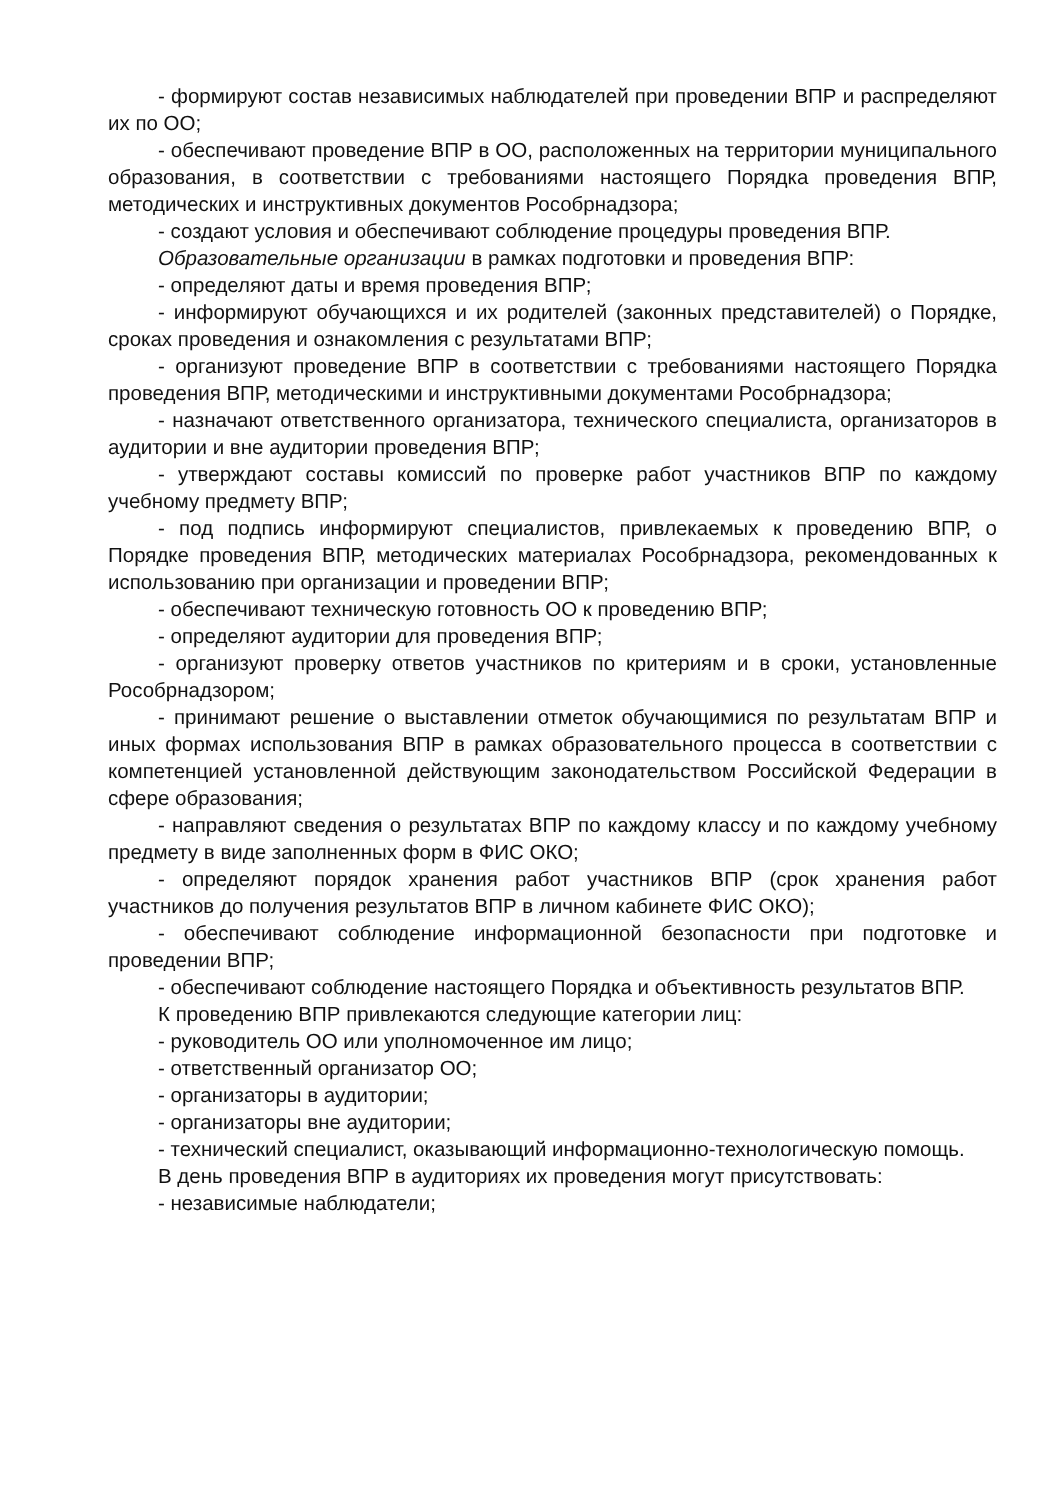- формируют состав независимых наблюдателей при проведении ВПР и распределяют их по ОО;
- обеспечивают проведение ВПР в ОО, расположенных на территории муниципального образования, в соответствии с требованиями настоящего Порядка проведения ВПР, методических и инструктивных документов Рособрнадзора;
- создают условия и обеспечивают соблюдение процедуры проведения ВПР.
Образовательные организации в рамках подготовки и проведения ВПР:
- определяют даты и время проведения ВПР;
- информируют обучающихся и их родителей (законных представителей) о Порядке, сроках проведения и ознакомления с результатами ВПР;
- организуют проведение ВПР в соответствии с требованиями настоящего Порядка проведения ВПР, методическими и инструктивными документами Рособрнадзора;
- назначают ответственного организатора, технического специалиста, организаторов в аудитории и вне аудитории проведения ВПР;
- утверждают составы комиссий по проверке работ участников ВПР по каждому учебному предмету ВПР;
- под подпись информируют специалистов, привлекаемых к проведению ВПР, о Порядке проведения ВПР, методических материалах Рособрнадзора, рекомендованных к использованию при организации и проведении ВПР;
- обеспечивают техническую готовность ОО к проведению ВПР;
- определяют аудитории для проведения ВПР;
- организуют проверку ответов участников по критериям и в сроки, установленные Рособрнадзором;
- принимают решение о выставлении отметок обучающимися по результатам ВПР и иных формах использования ВПР в рамках образовательного процесса в соответствии с компетенцией установленной действующим законодательством Российской Федерации в сфере образования;
- направляют сведения о результатах ВПР по каждому классу и по каждому учебному предмету в виде заполненных форм в ФИС ОКО;
- определяют порядок хранения работ участников ВПР (срок хранения работ участников до получения результатов ВПР в личном кабинете ФИС ОКО);
- обеспечивают соблюдение информационной безопасности при подготовке и проведении ВПР;
- обеспечивают соблюдение настоящего Порядка и объективность результатов ВПР.
К проведению ВПР привлекаются следующие категории лиц:
- руководитель ОО или уполномоченное им лицо;
- ответственный организатор ОО;
- организаторы в аудитории;
- организаторы вне аудитории;
- технический специалист, оказывающий информационно-технологическую помощь.
В день проведения ВПР в аудиториях их проведения могут присутствовать:
- независимые наблюдатели;